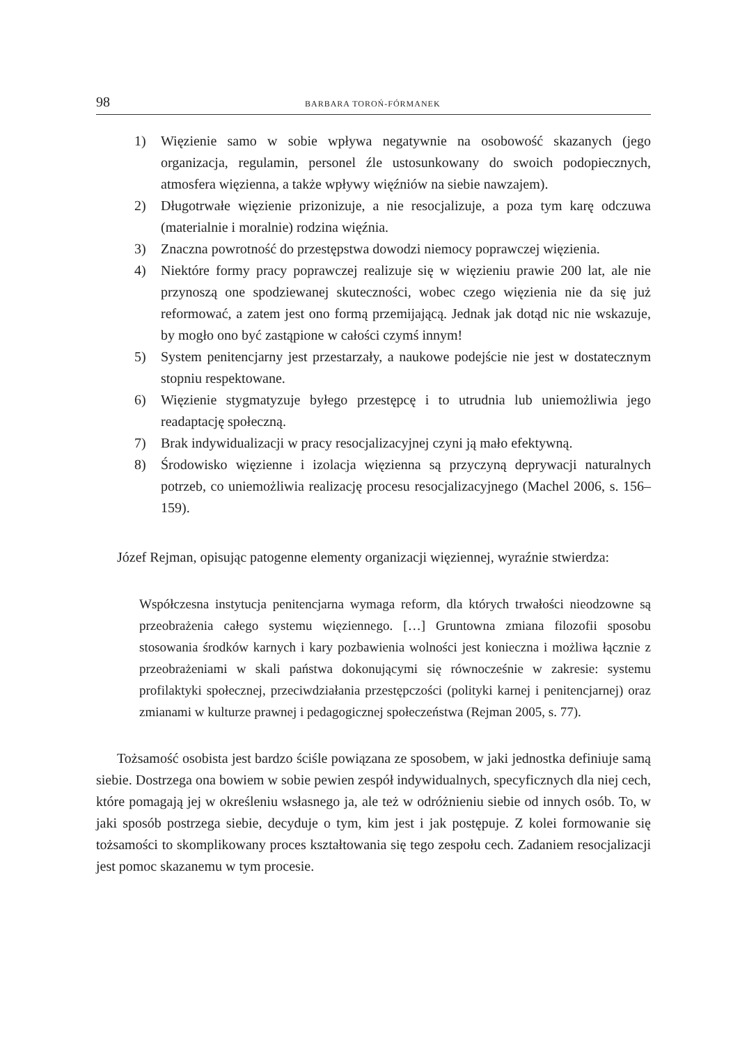98 BARBARA TOROŃ-FÓRMANEK
1) Więzienie samo w sobie wpływa negatywnie na osobowość skazanych (jego organizacja, regulamin, personel źle ustosunkowany do swoich podopiecznych, atmosfera więzienna, a także wpływy więźniów na siebie nawzajem).
2) Długotrwałe więzienie prizonizuje, a nie resocjalizuje, a poza tym karę odczuwa (materialnie i moralnie) rodzina więźnia.
3) Znaczna powrotność do przestępstwa dowodzi niemocy poprawczej więzienia.
4) Niektóre formy pracy poprawczej realizuje się w więzieniu prawie 200 lat, ale nie przynoszą one spodziewanej skuteczności, wobec czego więzienia nie da się już reformować, a zatem jest ono formą przemijającą. Jednak jak dotąd nic nie wskazuje, by mogło ono być zastąpione w całości czymś innym!
5) System penitencjarny jest przestarzały, a naukowe podejście nie jest w dostatecznym stopniu respektowane.
6) Więzienie stygmatyzuje byłego przestępcę i to utrudnia lub uniemożliwia jego readaptację społeczną.
7) Brak indywidualizacji w pracy resocjalizacyjnej czyni ją mało efektywną.
8) Środowisko więzienne i izolacja więzienna są przyczyną deprywacji naturalnych potrzeb, co uniemożliwia realizację procesu resocjalizacyjnego (Machel 2006, s. 156–159).
Józef Rejman, opisując patogenne elementy organizacji więziennej, wyraźnie stwierdza:
Współczesna instytucja penitencjarna wymaga reform, dla których trwałości nieodzowne są przeobrażenia całego systemu więziennego. […] Gruntowna zmiana filozofii sposobu stosowania środków karnych i kary pozbawienia wolności jest konieczna i możliwa łącznie z przeobrażeniami w skali państwa dokonującymi się równocześnie w zakresie: systemu profilaktyki społecznej, przeciwdziałania przestępczości (polityki karnej i penitencjarnej) oraz zmianami w kulturze prawnej i pedagogicznej społeczeństwa (Rejman 2005, s. 77).
Tożsamość osobista jest bardzo ściśle powiązana ze sposobem, w jaki jednostka definiuje samą siebie. Dostrzega ona bowiem w sobie pewien zespół indywidualnych, specyficznych dla niej cech, które pomagają jej w określeniu wsłasnego ja, ale też w odróżnieniu siebie od innych osób. To, w jaki sposób postrzega siebie, decyduje o tym, kim jest i jak postępuje. Z kolei formowanie się tożsamości to skomplikowany proces kształtowania się tego zespołu cech. Zadaniem resocjalizacji jest pomoc skazanemu w tym procesie.